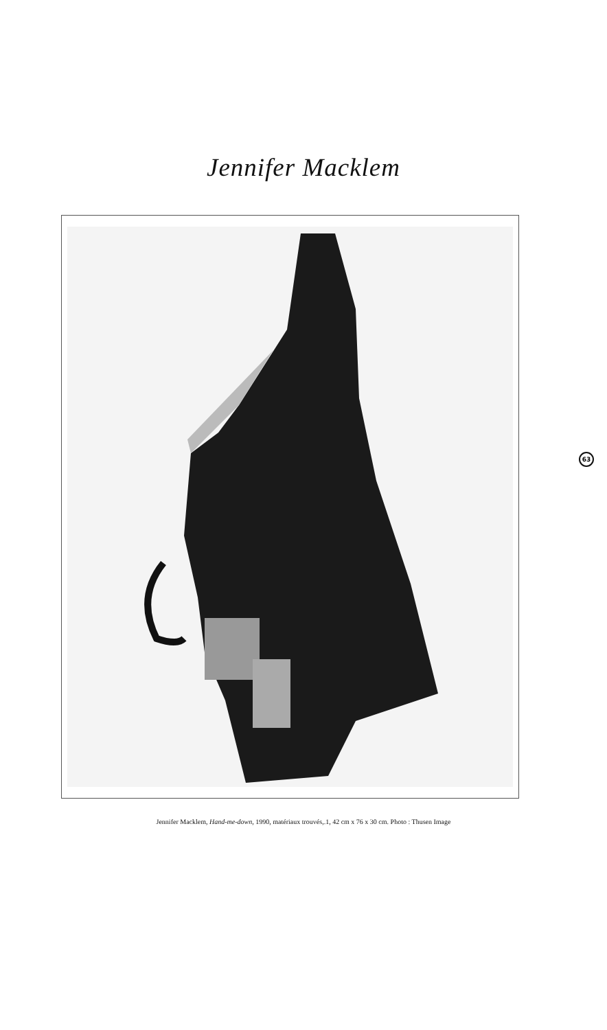Jennifer Macklem
Jennifer Macklem, Hand-me-down, 1990, matériaux trouvés,.1, 42 cm x 76 x 30 cm. Photo : Thusen Image
63